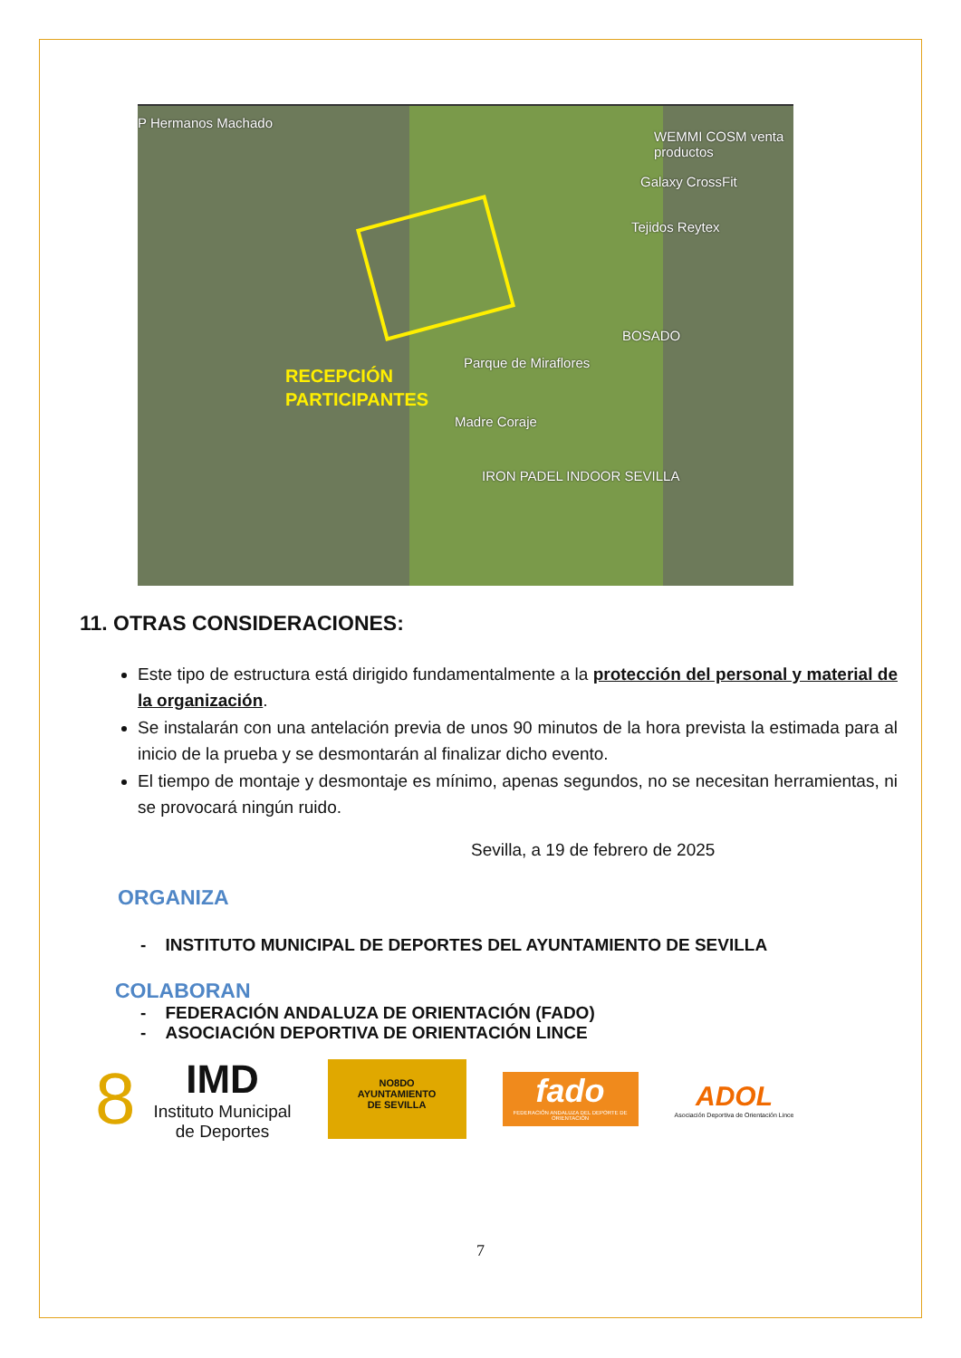P Hermanos Machado
WEMMI COSM venta productos
Galaxy CrossFit
Tejidos Reytex
BOSADO
Parque de Miraflores
Madre Coraje
IRON PADEL INDOOR SEVILLA
RECEPCIÓN
PARTICIPANTES
11. OTRAS CONSIDERACIONES:
Este tipo de estructura está dirigido fundamentalmente a la protección del personal y material de la organización.
Se instalarán con una antelación previa de unos 90 minutos de la hora prevista la estimada para al inicio de la prueba y se desmontarán al finalizar dicho evento.
El tiempo de montaje y desmontaje es mínimo, apenas segundos, no se necesitan herramientas, ni se provocará ningún ruido.
Sevilla, a 19 de febrero de 2025
ORGANIZA
- INSTITUTO MUNICIPAL DE DEPORTES DEL AYUNTAMIENTO DE SEVILLA
COLABORAN
- FEDERACIÓN ANDALUZA DE ORIENTACIÓN (FADO)
- ASOCIACIÓN DEPORTIVA DE ORIENTACIÓN LINCE
8
IMD
Instituto Municipal
de Deportes
NO8DO
AYUNTAMIENTO
DE SEVILLA
fado
FEDERACIÓN ANDALUZA DEL DEPORTE DE ORIENTACIÓN
ADOL
Asociación Deportiva de Orientación Lince
7